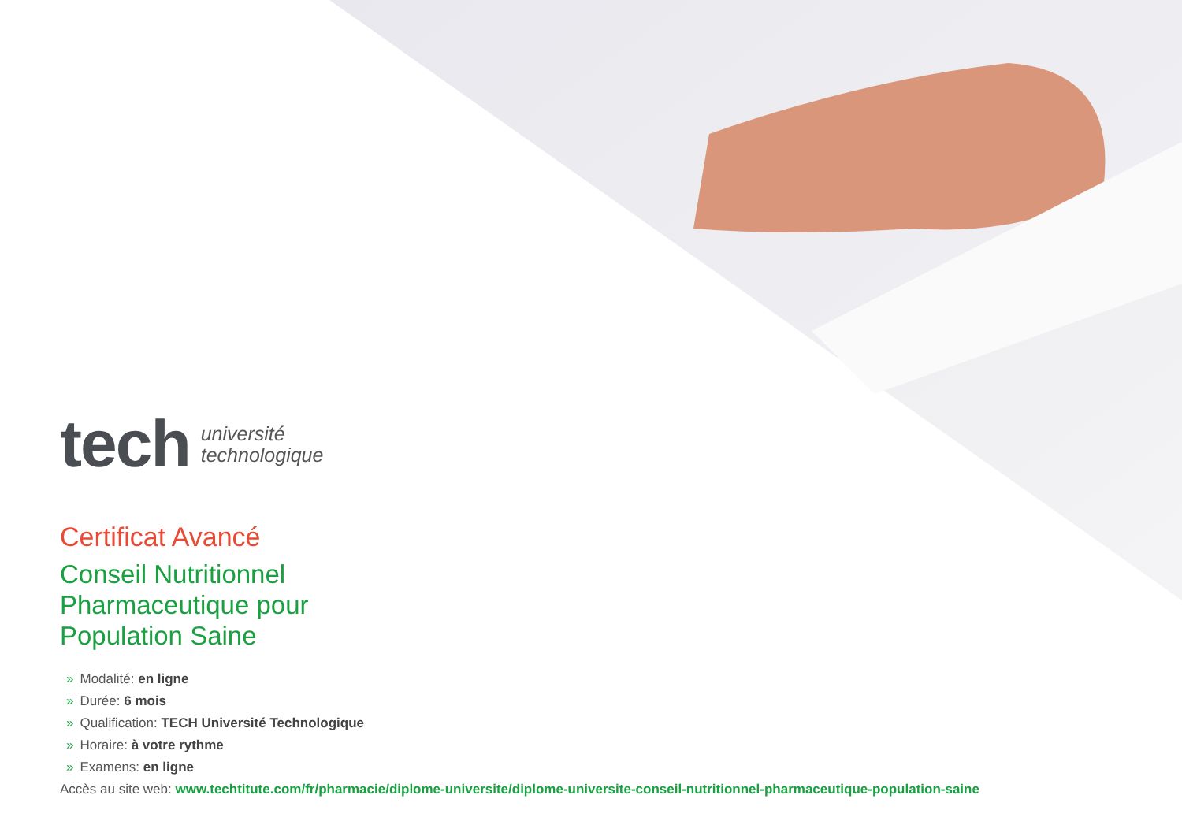tech
université
technologique
Certificat Avancé
Conseil Nutritionnel
Pharmaceutique pour
Population Saine
» Modalité: en ligne
» Durée: 6 mois
» Qualification: TECH Université Technologique
» Horaire: à votre rythme
» Examens: en ligne
Accès au site web: www.techtitute.com/fr/pharmacie/diplome-universite/diplome-universite-conseil-nutritionnel-pharmaceutique-population-saine